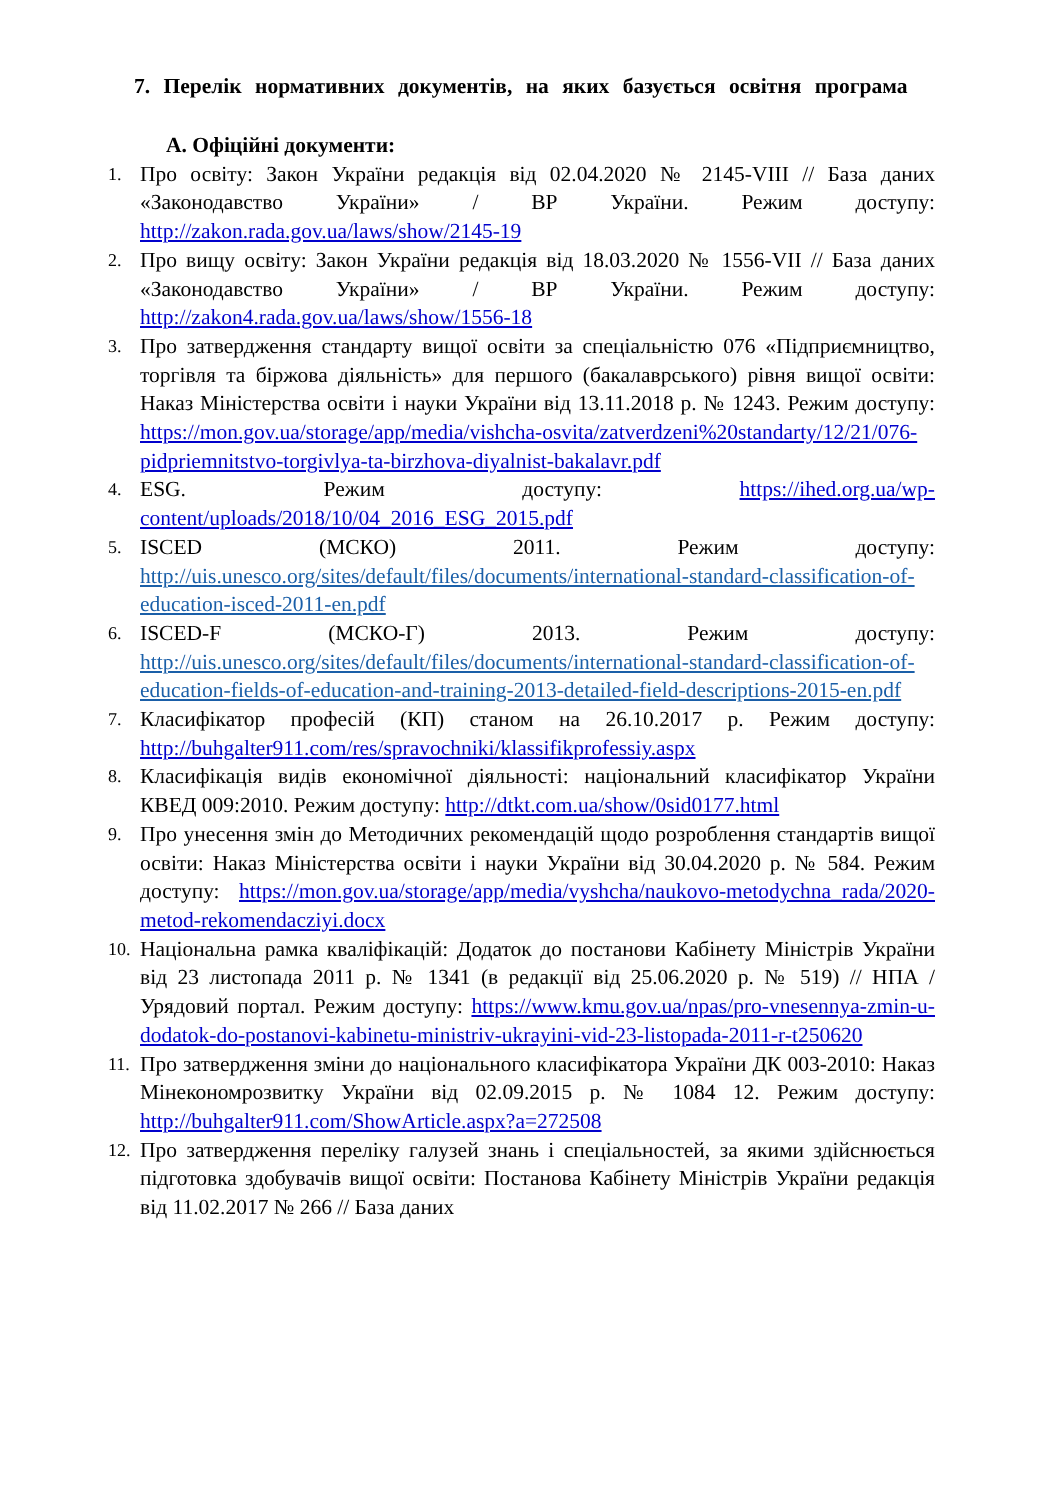7. Перелік нормативних документів, на яких базується освітня програма
А. Офіційні документи:
1. Про освіту: Закон України редакція від 02.04.2020 № 2145-VIII // База даних «Законодавство України» / ВР України. Режим доступу: http://zakon.rada.gov.ua/laws/show/2145-19
2. Про вищу освіту: Закон України редакція від 18.03.2020 № 1556-VII // База даних «Законодавство України» / ВР України. Режим доступу: http://zakon4.rada.gov.ua/laws/show/1556-18
3. Про затвердження стандарту вищої освіти за спеціальністю 076 «Підприємництво, торгівля та біржова діяльність» для першого (бакалаврського) рівня вищої освіти: Наказ Міністерства освіти і науки України від 13.11.2018 р. № 1243. Режим доступу: https://mon.gov.ua/storage/app/media/vishcha-osvita/zatverdzeni%20standarty/12/21/076-pidpriemnitstvo-torgivlya-ta-birzhova-diyalnist-bakalavr.pdf
4. ESG. Режим доступу: https://ihed.org.ua/wp-content/uploads/2018/10/04_2016_ESG_2015.pdf
5. ISCED (МСКО) 2011. Режим доступу: http://uis.unesco.org/sites/default/files/documents/international-standard-classification-of-education-isced-2011-en.pdf
6. ISCED-F (МСКО-Г) 2013. Режим доступу: http://uis.unesco.org/sites/default/files/documents/international-standard-classification-of-education-fields-of-education-and-training-2013-detailed-field-descriptions-2015-en.pdf
7. Класифікатор професій (КП) станом на 26.10.2017 р. Режим доступу: http://buhgalter911.com/res/spravochniki/klassifikprofessiy.aspx
8. Класифікація видів економічної діяльності: національний класифікатор України КВЕД 009:2010. Режим доступу: http://dtkt.com.ua/show/0sid0177.html
9. Про унесення змін до Методичних рекомендацій щодо розроблення стандартів вищої освіти: Наказ Міністерства освіти і науки України від 30.04.2020 р. № 584. Режим доступу: https://mon.gov.ua/storage/app/media/vyshcha/naukovo-metodychna_rada/2020-metod-rekomendacziyi.docx
10. Національна рамка кваліфікацій: Додаток до постанови Кабінету Міністрів України від 23 листопада 2011 р. № 1341 (в редакції від 25.06.2020 р. № 519) // НПА / Урядовий портал. Режим доступу: https://www.kmu.gov.ua/npas/pro-vnesennya-zmin-u-dodatok-do-postanovi-kabinetu-ministriv-ukrayini-vid-23-listopada-2011-r-t250620
11. Про затвердження зміни до національного класифікатора України ДК 003-2010: Наказ Мінекономрозвитку України від 02.09.2015 р. № 1084 12. Режим доступу: http://buhgalter911.com/ShowArticle.aspx?a=272508
12. Про затвердження переліку галузей знань і спеціальностей, за якими здійснюється підготовка здобувачів вищої освіти: Постанова Кабінету Міністрів України редакція від 11.02.2017 № 266 // База даних